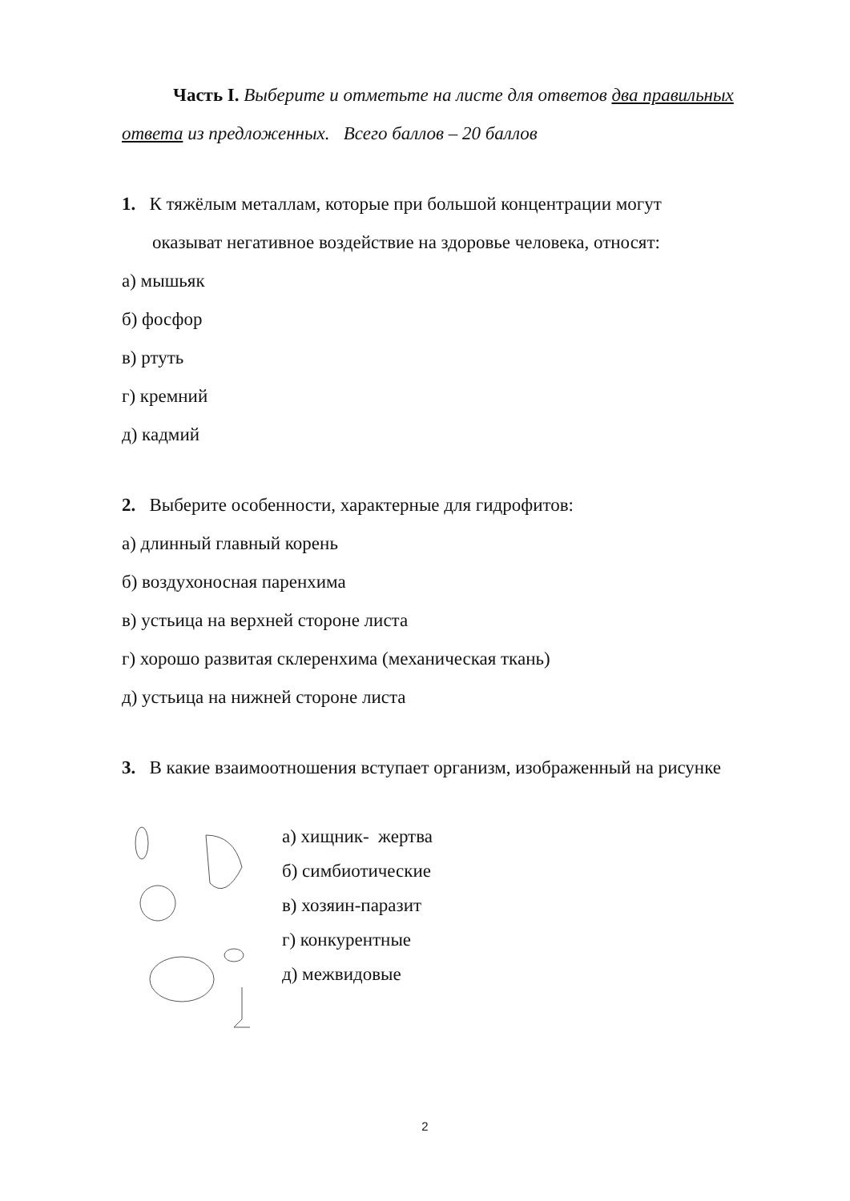Часть I. Выберите и отметьте на листе для ответов два правильных ответа из предложенных. Всего баллов – 20 баллов
1. К тяжёлым металлам, которые при большой концентрации могут
оказыват негативное воздействие на здоровье человека, относят:
а) мышьяк
б) фосфор
в) ртуть
г) кремний
д) кадмий
2. Выберите особенности, характерные для гидрофитов:
а) длинный главный корень
б) воздухоносная паренхима
в) устьица на верхней стороне листа
г) хорошо развитая склеренхима (механическая ткань)
д) устьица на нижней стороне листа
3. В какие взаимоотношения вступает организм, изображенный на рисунке
а) хищник- жертва
б) симбиотические
в) хозяин-паразит
г) конкурентные
д) межвидовые
2